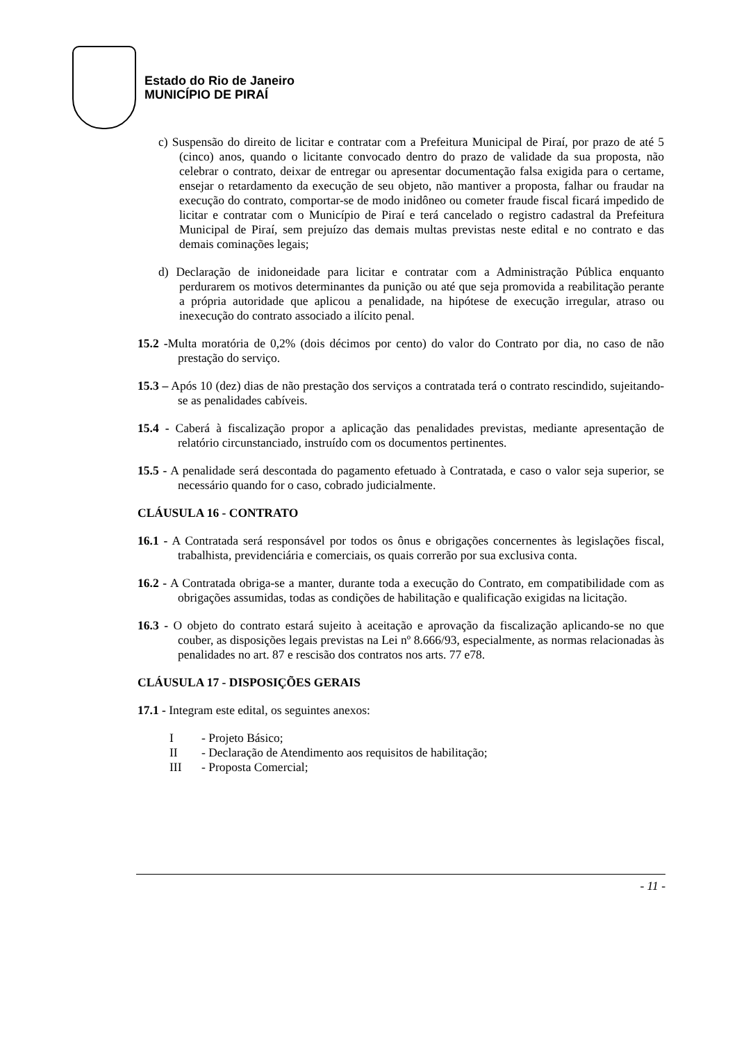Estado do Rio de Janeiro
MUNICÍPIO DE PIRAÍ
c) Suspensão do direito de licitar e contratar com a Prefeitura Municipal de Piraí, por prazo de até 5 (cinco) anos, quando o licitante convocado dentro do prazo de validade da sua proposta, não celebrar o contrato, deixar de entregar ou apresentar documentação falsa exigida para o certame, ensejar o retardamento da execução de seu objeto, não mantiver a proposta, falhar ou fraudar na execução do contrato, comportar-se de modo inidôneo ou cometer fraude fiscal ficará impedido de licitar e contratar com o Município de Piraí e terá cancelado o registro cadastral da Prefeitura Municipal de Piraí, sem prejuízo das demais multas previstas neste edital e no contrato e das demais cominações legais;
d) Declaração de inidoneidade para licitar e contratar com a Administração Pública enquanto perdurarem os motivos determinantes da punição ou até que seja promovida a reabilitação perante a própria autoridade que aplicou a penalidade, na hipótese de execução irregular, atraso ou inexecução do contrato associado a ilícito penal.
15.2 -Multa moratória de 0,2% (dois décimos por cento) do valor do Contrato por dia, no caso de não prestação do serviço.
15.3 – Após 10 (dez) dias de não prestação dos serviços a contratada terá o contrato rescindido, sujeitando-se as penalidades cabíveis.
15.4 - Caberá à fiscalização propor a aplicação das penalidades previstas, mediante apresentação de relatório circunstanciado, instruído com os documentos pertinentes.
15.5 - A penalidade será descontada do pagamento efetuado à Contratada, e caso o valor seja superior, se necessário quando for o caso, cobrado judicialmente.
CLÁUSULA 16 - CONTRATO
16.1 - A Contratada será responsável por todos os ônus e obrigações concernentes às legislações fiscal, trabalhista, previdenciária e comerciais, os quais correrão por sua exclusiva conta.
16.2 - A Contratada obriga-se a manter, durante toda a execução do Contrato, em compatibilidade com as obrigações assumidas, todas as condições de habilitação e qualificação exigidas na licitação.
16.3 - O objeto do contrato estará sujeito à aceitação e aprovação da fiscalização aplicando-se no que couber, as disposições legais previstas na Lei nº 8.666/93, especialmente, as normas relacionadas às penalidades no art. 87 e rescisão dos contratos nos arts. 77 e78.
CLÁUSULA 17 - DISPOSIÇÕES GERAIS
17.1 - Integram este edital, os seguintes anexos:
I - Projeto Básico;
II - Declaração de Atendimento aos requisitos de habilitação;
III - Proposta Comercial;
- 11 -